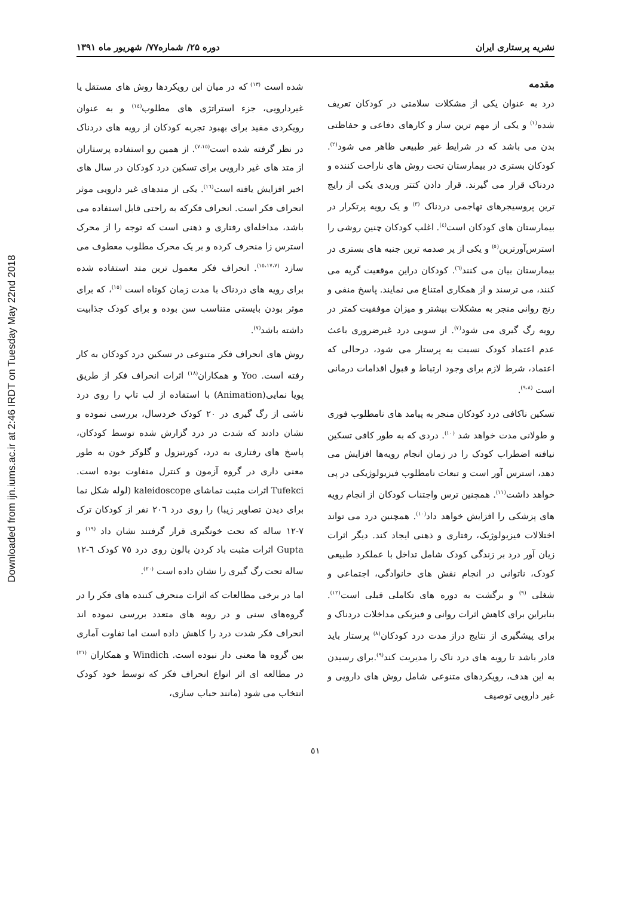Downloaded from ijn.iums.ac.ir at 2:46 IRDT on Tuesday May 22nd 2018
نشریه پرستاری ایران دوره ۲۵/ شماره۷۷/ شهریور ماه ۱۳۹۱
مقدمه
درد به عنوان یکی از مشکلات سلامتی در کودکان تعریف شده<sup>(۱)</sup> و یکی از مهم ترین ساز و کارهای دفاعی و حفاظتی بدن می باشد که در شرایط غیر طبیعی ظاهر می شود<sup>(۲)</sup>. کودکان بستری در بیمارستان تحت روش های ناراحت کننده و دردناک قرار می گیرند. قرار دادن کتتر وریدی یکی از رایج ترین پروسیجرهای تهاجمی دردناک <sup>(۳)</sup> و یک رویه پرتکرار در بیمارستان های کودکان است<sup>(٤)</sup>. اغلب کودکان چنین روشی را استرس‌آورترین<sup>(٥)</sup> و یکی از پر صدمه ترین جنبه های بستری در بیمارستان بیان می کنند<sup>(٦)</sup>. کودکان دراین موقعیت گریه می کنند، می ترسند و از همکاری امتناع می نمایند. پاسخ منفی و رنج روانی منجر به مشکلات بیشتر و میزان موفقیت کمتر در رویه رگ گیری می شود<sup>(۷)</sup>. از سویی درد غیرضروری باعث عدم اعتماد کودک نسبت به پرستار می شود، درحالی که اعتماد، شرط لازم برای وجود ارتباط و قبول اقدامات درمانی است <sup>(۹،۸)</sup>.
تسکین ناکافی درد کودکان منجر به پیامد های نامطلوب فوری و طولانی مدت خواهد شد <sup>(۱۰)</sup>. دردی که به طور کافی تسکین نیافته اضطراب کودک را در زمان انجام رویه‌ها افزایش می دهد، استرس آور است و تبعات نامطلوب فیزیولوژیکی در پی خواهد داشت<sup>(۱۱)</sup>. همچنین ترس واجتناب کودکان از انجام رویه های پزشکی را افزایش خواهد داد<sup>(۱۰)</sup>. همچنین درد می تواند اختلالات فیزیولوژیک، رفتاری و ذهنی ایجاد کند. دیگر اثرات زیان آور درد بر زندگی کودک شامل تداخل با عملکرد طبیعی کودک، ناتوانی در انجام نقش های خانوادگی، اجتماعی و شغلی <sup>(۹)</sup> و برگشت به دوره های تکاملی قبلی است<sup>(۱۲)</sup>. بنابراین برای کاهش اثرات روانی و فیزیکی مداخلات دردناک و برای پیشگیری از نتایج دراز مدت درد کودکان<sup>(۸)</sup> پرستار باید قادر باشد تا رویه های درد ناک را مدیریت کند<sup>(۹)</sup>.برای رسیدن به این هدف، رویکردهای متنوعی شامل روش های دارویی و غیر دارویی توصیف
شده است <sup>(۱۳)</sup> که در میان این رویکردها روش های مستقل یا غیردارویی، جزء استراتژی های مطلوب<sup>(١٤)</sup> و به عنوان رویکردی مفید برای بهبود تجربه کودکان از رویه های دردناک در نظر گرفته شده است<sup>(۷،۱٥)</sup>. از همین رو استفاده پرستاران از متد های غیر دارویی برای تسکین درد کودکان در سال های اخیر افزایش یافته است<sup>(١٦)</sup>. یکی از متدهای غیر دارویی موثر انحراف فکر است. انحراف فکرکه به راحتی قابل استفاده می باشد، مداخله‌ای رفتاری و ذهنی است که توجه را از محرک استرس زا منحرف کرده و بر یک محرک مطلوب معطوف می سازد <sup>(۱٥،۱۷،۷)</sup>. انحراف فکر معمول ترین متد استفاده شده برای رویه های دردناک با مدت زمان کوتاه است <sup>(۱٥)</sup>، که برای موثر بودن بایستی متناسب سن بوده و برای کودک جذابیت داشته باشد<sup>(۷)</sup>.
روش های انحراف فکر متنوعی در تسکین درد کودکان به کار رفته است. Yoo و همکاران<sup>(۱۸)</sup> اثرات انحراف فکر از طریق پویا نمایی(Animation) با استفاده از لب تاپ را روی درد ناشی از رگ گیری در ۲۰ کودک خردسال، بررسی نموده و نشان دادند که شدت در درد گزارش شده توسط کودکان، پاسخ های رفتاری به درد، کورتیزول و گلوکز خون به طور معنی داری در گروه آزمون و کنترل متفاوت بوده است. Tufekci اثرات مثبت تماشای kaleidoscope (لوله شکل نما برای دیدن تصاویر زیبا) را روی درد ۲۰٦ نفر از کودکان ترک ۷-۱۲ ساله که تحت خونگیری قرار گرفتند نشان داد <sup>(۱۹)</sup> و Gupta اثرات مثبت باد کردن بالون روی درد ۷٥ کودک ٦-۱۲ ساله تحت رگ گیری را نشان داده است <sup>(۲۰)</sup>.
اما در برخی مطالعات که اثرات منحرف کننده های فکر را در گروه‌های سنی و در رویه های متعدد بررسی نموده اند انحراف فکر شدت درد را کاهش داده است اما تفاوت آماری بین گروه ها معنی دار نبوده است. Windich و همکاران <sup>(۲۱)</sup> در مطالعه ای اثر انواع انحراف فکر که توسط خود کودک انتخاب می شود (مانند حباب سازی،
٥١